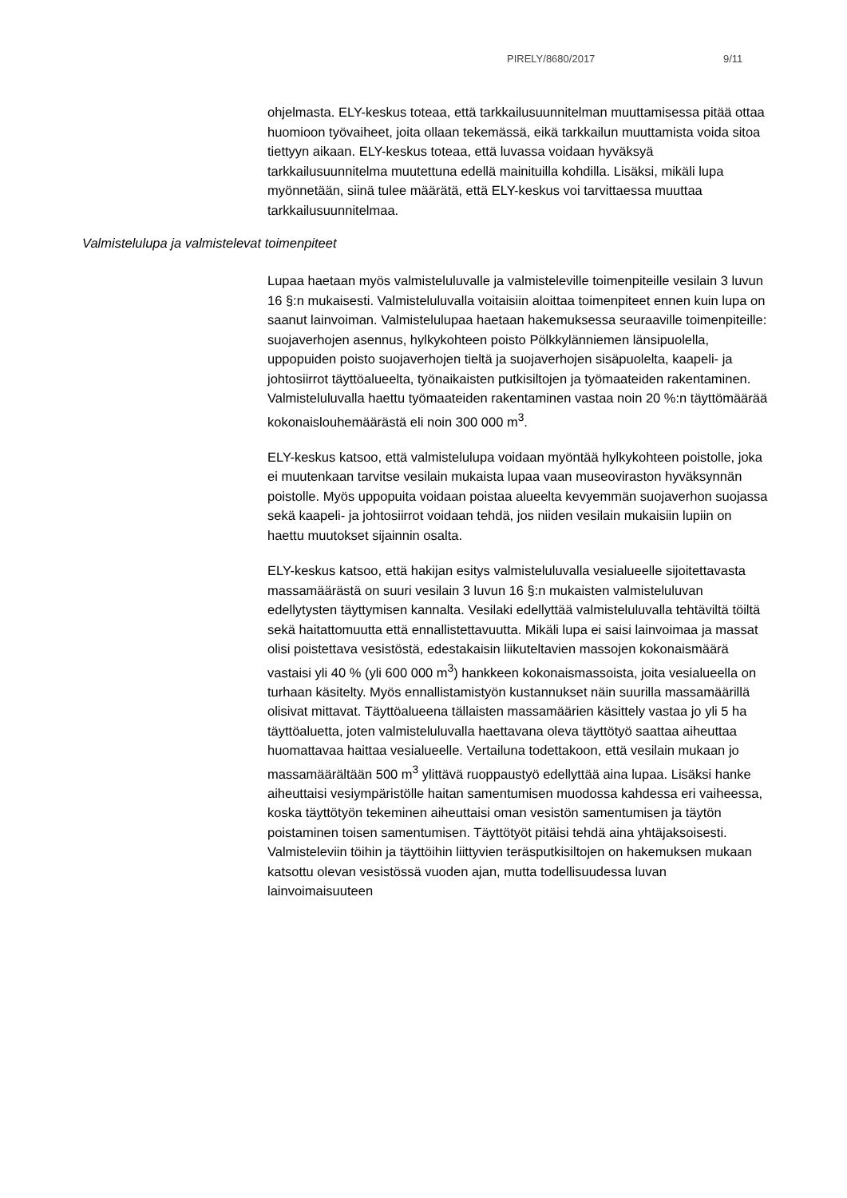PIRELY/8680/2017 9/11
ohjelmasta. ELY-keskus toteaa, että tarkkailusuunnitelman muuttamisessa pitää ottaa huomioon työvaiheet, joita ollaan tekemässä, eikä tarkkailun muuttamista voida sitoa tiettyyn aikaan. ELY-keskus toteaa, että luvassa voidaan hyväksyä tarkkailusuunnitelma muutettuna edellä mainituilla kohdilla. Lisäksi, mikäli lupa myönnetään, siinä tulee määrätä, että ELY-keskus voi tarvittaessa muuttaa tarkkailusuunnitelmaa.
Valmistelulupa ja valmistelevat toimenpiteet
Lupaa haetaan myös valmisteluluvalle ja valmisteleville toimenpiteille vesilain 3 luvun 16 §:n mukaisesti. Valmisteluluvalla voitaisiin aloittaa toimenpiteet ennen kuin lupa on saanut lainvoiman. Valmistelulupaa haetaan hakemuksessa seuraaville toimenpiteille: suojaverhojen asennus, hylkykohteen poisto Pölkkylänniemen länsipuolella, uppopuiden poisto suojaverhojen tieltä ja suojaverhojen sisäpuolelta, kaapeli- ja johtosiirrot täyttöalueelta, työnaikaisten putkisiltojen ja työmaateiden rakentaminen. Valmisteluluvalla haettu työmaateiden rakentaminen vastaa noin 20 %:n täyttömäärää kokonaislouhemäärästä eli noin 300 000 m<sup>3</sup>.
ELY-keskus katsoo, että valmistelulupa voidaan myöntää hylkykohteen poistolle, joka ei muutenkaan tarvitse vesilain mukaista lupaa vaan museoviraston hyväksynnän poistolle. Myös uppopuita voidaan poistaa alueelta kevyemmän suojaverhon suojassa sekä kaapeli- ja johtosiirrot voidaan tehdä, jos niiden vesilain mukaisiin lupiin on haettu muutokset sijainnin osalta.
ELY-keskus katsoo, että hakijan esitys valmisteluluvalla vesialueelle sijoitettavasta massamäärästä on suuri vesilain 3 luvun 16 §:n mukaisten valmisteluluvan edellytysten täyttymisen kannalta. Vesilaki edellyttää valmisteluluvalla tehtäviltä töiltä sekä haitattomuutta että ennallistettavuutta. Mikäli lupa ei saisi lainvoimaa ja massat olisi poistettava vesistöstä, edestakaisin liikuteltavien massojen kokonaismäärä vastaisi yli 40 % (yli 600 000 m<sup>3</sup>) hankkeen kokonaismassoista, joita vesialueella on turhaan käsitelty. Myös ennallistamistyön kustannukset näin suurilla massamäärillä olisivat mittavat. Täyttöalueena tällaisten massamäärien käsittely vastaa jo yli 5 ha täyttöaluetta, joten valmisteluluvalla haettavana oleva täyttötyö saattaa aiheuttaa huomattavaa haittaa vesialueelle. Vertailuna todettakoon, että vesilain mukaan jo massamäärältään 500 m<sup>3</sup> ylittävä ruoppaustyö edellyttää aina lupaa. Lisäksi hanke aiheuttaisi vesiympäristölle haitan samentumisen muodossa kahdessa eri vaiheessa, koska täyttötyön tekeminen aiheuttaisi oman vesistön samentumisen ja täytön poistaminen toisen samentumisen. Täyttötyöt pitäisi tehdä aina yhtäjaksoisesti. Valmisteleviin töihin ja täyttöihin liittyvien teräsputkisiltojen on hakemuksen mukaan katsottu olevan vesistössä vuoden ajan, mutta todellisuudessa luvan lainvoimaisuuteen